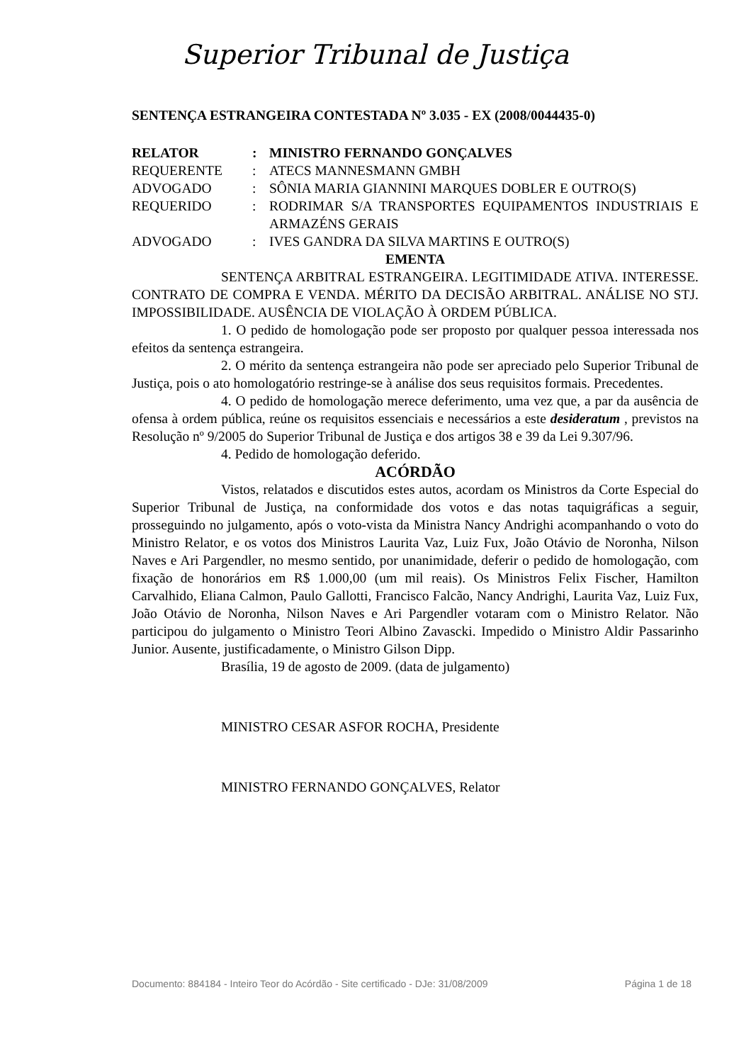Superior Tribunal de Justiça
SENTENÇA ESTRANGEIRA CONTESTADA Nº 3.035 - EX (2008/0044435-0)
| RELATOR | : | MINISTRO FERNANDO GONÇALVES |
| REQUERENTE | : | ATECS MANNESMANN GMBH |
| ADVOGADO | : | SÔNIA MARIA GIANNINI MARQUES DOBLER E OUTRO(S) |
| REQUERIDO | : | RODRIMAR S/A TRANSPORTES EQUIPAMENTOS INDUSTRIAIS E ARMAZÉNS GERAIS |
| ADVOGADO | : | IVES GANDRA DA SILVA MARTINS E OUTRO(S) |
EMENTA
SENTENÇA ARBITRAL ESTRANGEIRA. LEGITIMIDADE ATIVA. INTERESSE. CONTRATO DE COMPRA E VENDA. MÉRITO DA DECISÃO ARBITRAL. ANÁLISE NO STJ. IMPOSSIBILIDADE. AUSÊNCIA DE VIOLAÇÃO À ORDEM PÚBLICA.
1. O pedido de homologação pode ser proposto por qualquer pessoa interessada nos efeitos da sentença estrangeira.
2. O mérito da sentença estrangeira não pode ser apreciado pelo Superior Tribunal de Justiça, pois o ato homologatório restringe-se à análise dos seus requisitos formais. Precedentes.
4. O pedido de homologação merece deferimento, uma vez que, a par da ausência de ofensa à ordem pública, reúne os requisitos essenciais e necessários a este desideratum , previstos na Resolução nº 9/2005 do Superior Tribunal de Justiça e dos artigos 38 e 39 da Lei 9.307/96.
4. Pedido de homologação deferido.
ACÓRDÃO
Vistos, relatados e discutidos estes autos, acordam os Ministros da Corte Especial do Superior Tribunal de Justiça, na conformidade dos votos e das notas taquigráficas a seguir, prosseguindo no julgamento, após o voto-vista da Ministra Nancy Andrighi acompanhando o voto do Ministro Relator, e os votos dos Ministros Laurita Vaz, Luiz Fux, João Otávio de Noronha, Nilson Naves e Ari Pargendler, no mesmo sentido, por unanimidade, deferir o pedido de homologação, com fixação de honorários em R$ 1.000,00 (um mil reais). Os Ministros Felix Fischer, Hamilton Carvalhido, Eliana Calmon, Paulo Gallotti, Francisco Falcão, Nancy Andrighi, Laurita Vaz, Luiz Fux, João Otávio de Noronha, Nilson Naves e Ari Pargendler votaram com o Ministro Relator. Não participou do julgamento o Ministro Teori Albino Zavascki. Impedido o Ministro Aldir Passarinho Junior. Ausente, justificadamente, o Ministro Gilson Dipp.
Brasília, 19 de agosto de 2009. (data de julgamento)
MINISTRO CESAR ASFOR ROCHA, Presidente
MINISTRO FERNANDO GONÇALVES, Relator
Documento: 884184 - Inteiro Teor do Acórdão - Site certificado - DJe: 31/08/2009 Página 1 de 18